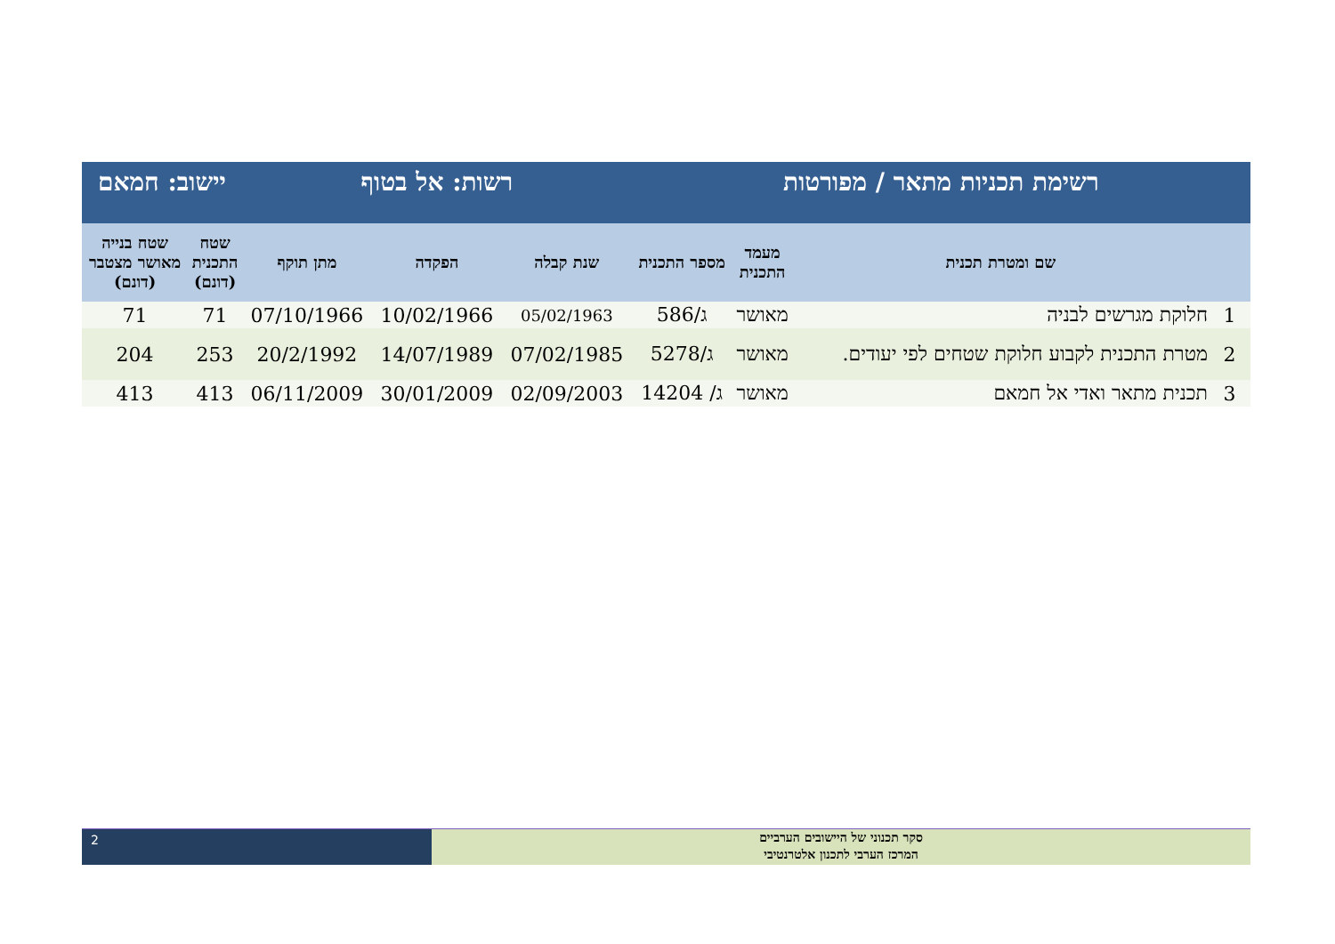| רשימת תכניות מתאר / מפורטות | | | | רשות: אל בטוף | | | יישוב: חמאם | |
| | שם ומטרת תכנית | מעמד התכנית | מספר התכנית | שנת קבלה | הפקדה | מתן תוקף | שטח התכנית (דונם) | שטח בנייה מאושר מצטבר (דונם) |
| 1 | חלוקת מגרשים לבניה | מאושר | ג/586 | 05/02/1963 | 10/02/1966 | 07/10/1966 | 71 | 71 |
| 2 | מטרת התכנית לקבוע חלוקת שטחים לפי יעודים. | מאושר | ג/5278 | 07/02/1985 | 14/07/1989 | 20/2/1992 | 253 | 204 |
| 3 | תכנית מתאר ואדי אל חמאם | מאושר | ג/ 14204 | 02/09/2003 | 30/01/2009 | 06/11/2009 | 413 | 413 |
2
סקר תכנוני של היישובים הערביים
המרכז הערבי לתכנון אלטרנטיבי